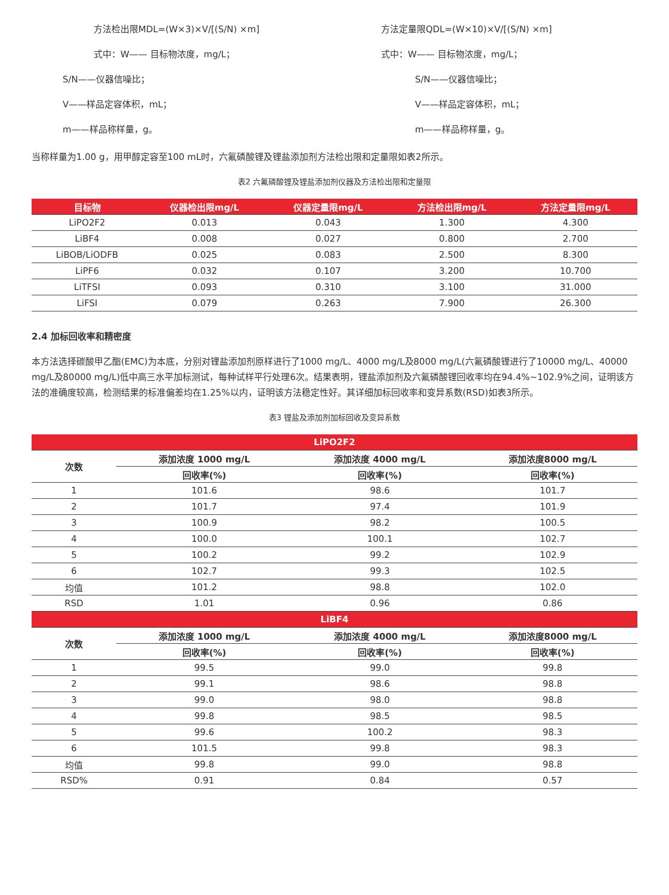方法检出限MDL=(W×3)×V/[(S/N) ×m]
式中：W—— 目标物浓度，mg/L；
S/N——仪器信噪比；
V——样品定容体积，mL；
m——样品称样量，g。
方法定量限QDL=(W×10)×V/[(S/N) ×m]
式中：W—— 目标物浓度，mg/L；
S/N——仪器信噪比；
V——样品定容体积，mL；
m——样品称样量，g。
当称样量为1.00 g，用甲醇定容至100 mL时，六氟磷酸锂及锂盐添加剂方法检出限和定量限如表2所示。
表2 六氟磷酸锂及锂盐添加剂仪器及方法检出限和定量限
| 目标物 | 仪器检出限mg/L | 仪器定量限mg/L | 方法检出限mg/L | 方法定量限mg/L |
| --- | --- | --- | --- | --- |
| LiPO2F2 | 0.013 | 0.043 | 1.300 | 4.300 |
| LiBF4 | 0.008 | 0.027 | 0.800 | 2.700 |
| LiBOB/LiODFB | 0.025 | 0.083 | 2.500 | 8.300 |
| LiPF6 | 0.032 | 0.107 | 3.200 | 10.700 |
| LiTFSI | 0.093 | 0.310 | 3.100 | 31.000 |
| LiFSI | 0.079 | 0.263 | 7.900 | 26.300 |
2.4 加标回收率和精密度
本方法选择碳酸甲乙酯(EMC)为本底，分别对锂盐添加剂原样进行了1000 mg/L、4000 mg/L及8000 mg/L(六氟磷酸锂进行了10000 mg/L、40000 mg/L及80000 mg/L)低中高三水平加标测试，每种试样平行处理6次。结果表明，锂盐添加剂及六氟磷酸锂回收率均在94.4%~102.9%之间，证明该方法的准确度较高，检测结果的标准偏差均在1.25%以内，证明该方法稳定性好。其详细加标回收率和变异系数(RSD)如表3所示。
表3 锂盐及添加剂加标回收及变异系数
| LiPO2F2 | | | |
| --- | --- | --- | --- |
| 次数 | 添加浓度 1000 mg/L | 添加浓度 4000 mg/L | 添加浓度8000 mg/L |
| | 回收率(%) | 回收率(%) | 回收率(%) |
| 1 | 101.6 | 98.6 | 101.7 |
| 2 | 101.7 | 97.4 | 101.9 |
| 3 | 100.9 | 98.2 | 100.5 |
| 4 | 100.0 | 100.1 | 102.7 |
| 5 | 100.2 | 99.2 | 102.9 |
| 6 | 102.7 | 99.3 | 102.5 |
| 均值 | 101.2 | 98.8 | 102.0 |
| RSD | 1.01 | 0.96 | 0.86 |
| LiBF4 | | | |
| 次数 | 添加浓度 1000 mg/L | 添加浓度 4000 mg/L | 添加浓度8000 mg/L |
| | 回收率(%) | 回收率(%) | 回收率(%) |
| 1 | 99.5 | 99.0 | 99.8 |
| 2 | 99.1 | 98.6 | 98.8 |
| 3 | 99.0 | 98.0 | 98.8 |
| 4 | 99.8 | 98.5 | 98.5 |
| 5 | 99.6 | 100.2 | 98.3 |
| 6 | 101.5 | 99.8 | 98.3 |
| 均值 | 99.8 | 99.0 | 98.8 |
| RSD% | 0.91 | 0.84 | 0.57 |